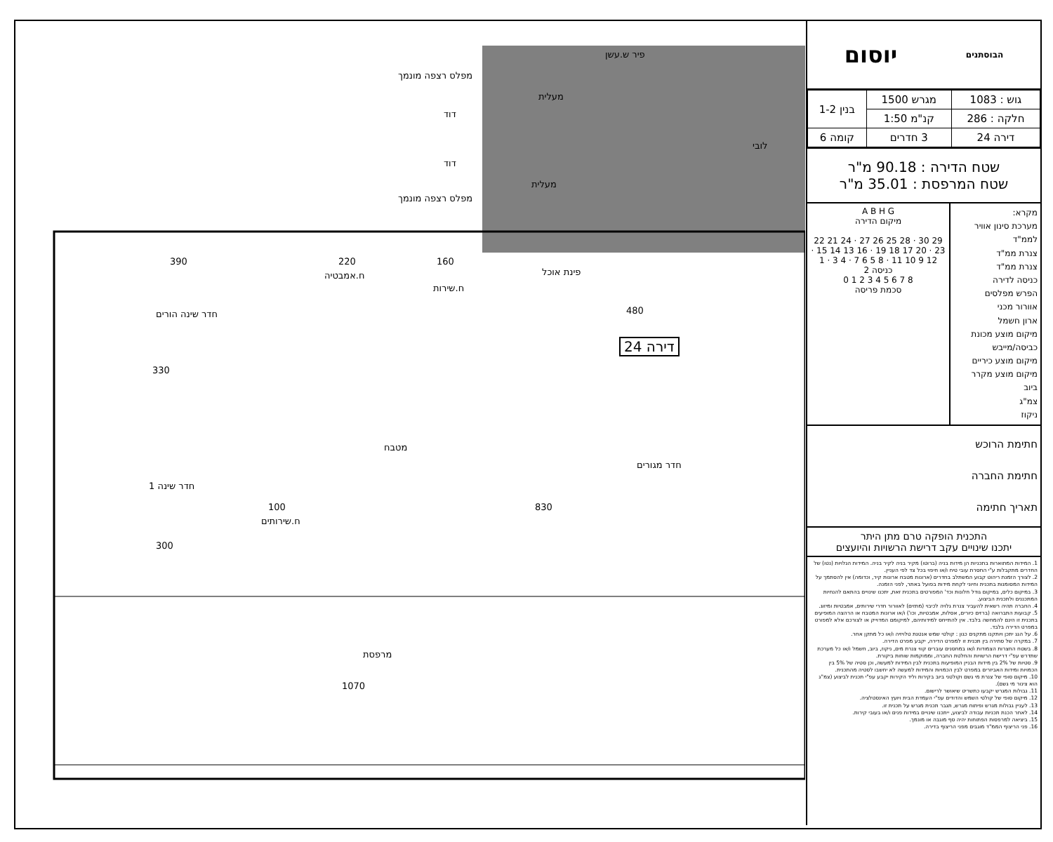מפלס רצפה מונמך
דוד
מעלית
פיר ש.עשן
לובי
דוד
מעלית
מפלס רצפה מונמך
390 220 160
פינת אוכל
ח.אמבטיה
ח.שירות
חדר שינה הורים 480
דירה 24
330
מטבח
חדר מגורים
חדר שינה 1
100
ח.שירותים
830
300
מרפסת
1070
הבוסתנים יוסום
| גוש : 1083 | מגרש 1500 | בנין 1-2 |
| חלקה : 286 | קנ"מ 1:50 | |
| דירה 24 | 3 חדרים | קומה 6 |
שטח הדירה : 90.18 מ"ר
שטח המרפסת : 35.01 מ"ר
מקרא:
מערכת סינון אוויר לממ"ד
צנרת ממ"ד
צנרת ממ"ד
כניסה לדירה
הפרש מפלסים
אוורור מכני
ארון חשמל
מיקום מוצע מכונת כביסה/מייבש
מיקום מוצע כיריים
מיקום מוצע מקרר
ביוב
צמ"ג
ניקוז
A B H G
מיקום הדירה
29 30 · 28 25 26 27 · 24 21 22 23 · 20 17 18 19 · 16 13 14 15 · 12 9 10 11 · 8 5 6 7 · 4 3 · 1 כניסה 2
8 7 6 5 4 3 2 1 0
סכמת פריסה
חתימת הרוכש
חתימת החברה
תאריך חתימה
התכנית הופקה טרם מתן היתר
יתכנו שינויים עקב דרישת הרשויות והיועצים
1. המידות המתוארות בתכניות הן מידות בניה (ברוטו) מקיר בניה לקיר בניה. המידות הגלויות (נטו) של החדרים מתקבלות ע"י החסרת עובי טיח ו/או חיפוי בכל צד לפי העניין.
2. לצורך הזמנת ריהוט קבוע המשתלב בחדרים (ארונות מטבח ארונות קיר, וכדומה) אין להסתמך על המידות המסומנות בתכנית וחיוני לקחת מידות בפועל באתר, לפני הזמנה.
3. במיקום כלים, במיקום גודל חלונות וכד' המפורטים בתכנית זאת, יתכנו שינויים בהתאם להנחיות המתכננים ולתכנית הביצוע.
4. החברה תהיה רשאית להעביר צנרת גלויה לכיבוי (מתזים) לאוורור חדרי שירותים, אמבטיות ומיזוג.
5. קבועות התברואה (ברזים כיורים, אסלות, אמבטיות, וכו') ו/או ארונות המטבח או הרהצה המופיעים בתכנית זו הינם להמחשה בלבד. אין להתייחס למידותיהם, למיקומם המדוייק או לצורכם אלא למפורט במפרט הדירה בלבד.
6. על הגג יתכן ויותקנו מתקנים כגון : קולטי שמש אנטנת טלויזיה ו/או כל מתקן אחר.
7. במקרה של סתירה בין תכנית זו למפרט הדירה, יקבע מפרט הדירה.
8. בשטח החצרות הצמודות ו/או במחסנים עוברים קווי צנרת מים, ניקוז, ביוב, חשמל ו/או כל מערכת שתדרש עפ"י דרישת הרשויות והחלטת החברה, וממוקמות שוחות ביקורת.
9. סטיות של 2% בין מידות הבניין המופיעות בתכנית לבין המידות למעשה, וכן סטיה של 5% בין הכמויות ומידות האביזרים במפרט לבין הכמויות והמידות למעשה לא יחשבו לסטיה מהתכנית.
10. מיקום סופי של צנרת מי גשם וקולטני ביוב בקירות וליד הקירות יקבע עפ"י תכנית לביצוע (צמ"ג הוא צינור מי גשם).
11. גבולות המגרש יקבעו כתשריט שיאושר לרישום.
12. מיקום סופי של קולטי השמש והדודים עפ"י העמדת הבית ויועץ האינסטלציה.
13. לעניין גבולות מגרש ופיתוח מגרש, תגבר תכנית מגרש על תכנית זו.
14. לאחר הכנת תכניות עבודה לביצוע, ייתכנו שינויים במידות פנים ו/או בעובי קירות.
15. ביציאה למרפסות הפתוחות יהיה סף מוגבה או מונמך.
16. פני הריצוף הממ"ד מוגבים מפני הריצוף בדירה.